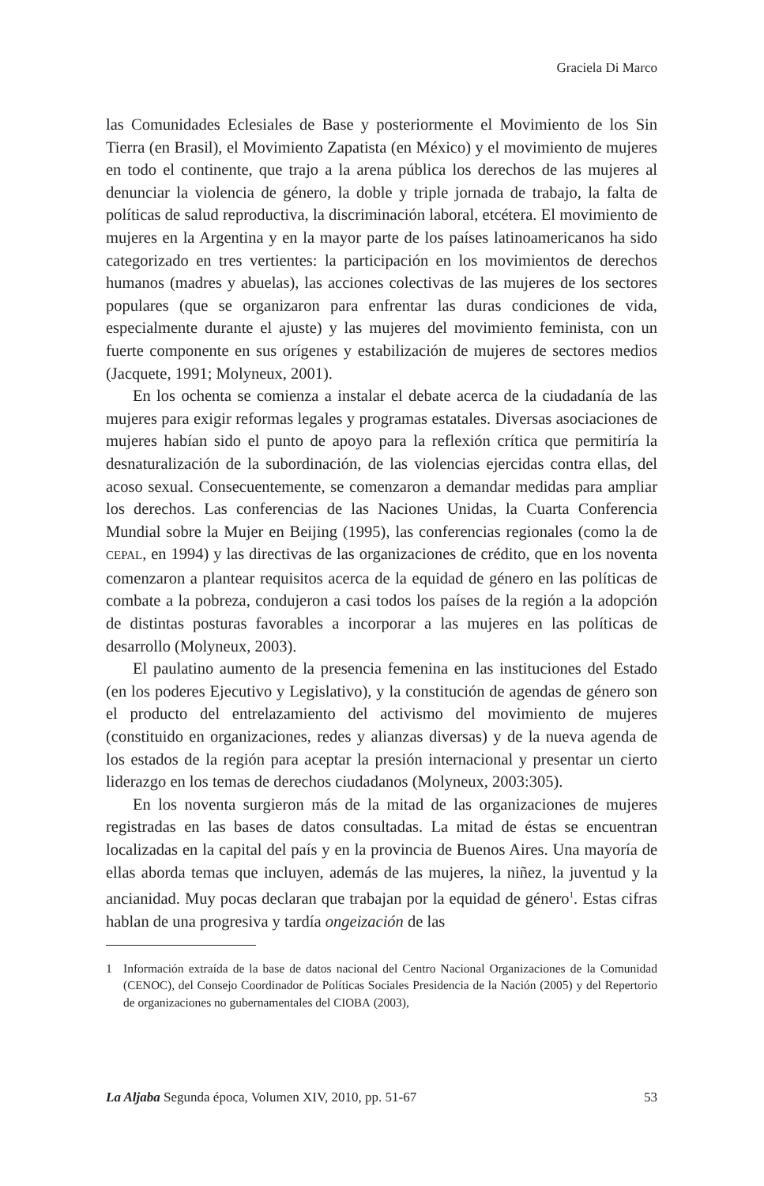Graciela Di Marco
las Comunidades Eclesiales de Base y posteriormente el Movimiento de los Sin Tierra (en Brasil), el Movimiento Zapatista (en México) y el movimiento de mujeres en todo el continente, que trajo a la arena pública los derechos de las mujeres al denunciar la violencia de género, la doble y triple jornada de trabajo, la falta de políticas de salud reproductiva, la discriminación laboral, etcétera. El movimiento de mujeres en la Argentina y en la mayor parte de los países latinoamericanos ha sido categorizado en tres vertientes: la participación en los movimientos de derechos humanos (madres y abuelas), las acciones colectivas de las mujeres de los sectores populares (que se organizaron para enfrentar las duras condiciones de vida, especialmente durante el ajuste) y las mujeres del movimiento feminista, con un fuerte componente en sus orígenes y estabilización de mujeres de sectores medios (Jacquete, 1991; Molyneux, 2001).
En los ochenta se comienza a instalar el debate acerca de la ciudadanía de las mujeres para exigir reformas legales y programas estatales. Diversas asociaciones de mujeres habían sido el punto de apoyo para la reflexión crítica que permitiría la desnaturalización de la subordinación, de las violencias ejercidas contra ellas, del acoso sexual. Consecuentemente, se comenzaron a demandar medidas para ampliar los derechos. Las conferencias de las Naciones Unidas, la Cuarta Conferencia Mundial sobre la Mujer en Beijing (1995), las conferencias regionales (como la de CEPAL, en 1994) y las directivas de las organizaciones de crédito, que en los noventa comenzaron a plantear requisitos acerca de la equidad de género en las políticas de combate a la pobreza, condujeron a casi todos los países de la región a la adopción de distintas posturas favorables a incorporar a las mujeres en las políticas de desarrollo (Molyneux, 2003).
El paulatino aumento de la presencia femenina en las instituciones del Estado (en los poderes Ejecutivo y Legislativo), y la constitución de agendas de género son el producto del entrelazamiento del activismo del movimiento de mujeres (constituido en organizaciones, redes y alianzas diversas) y de la nueva agenda de los estados de la región para aceptar la presión internacional y presentar un cierto liderazgo en los temas de derechos ciudadanos (Molyneux, 2003:305).
En los noventa surgieron más de la mitad de las organizaciones de mujeres registradas en las bases de datos consultadas. La mitad de éstas se encuentran localizadas en la capital del país y en la provincia de Buenos Aires. Una mayoría de ellas aborda temas que incluyen, además de las mujeres, la niñez, la juventud y la ancianidad. Muy pocas declaran que trabajan por la equidad de género<sup>1</sup>. Estas cifras hablan de una progresiva y tardía ongeización de las
1 Información extraída de la base de datos nacional del Centro Nacional Organizaciones de la Comunidad (CENOC), del Consejo Coordinador de Políticas Sociales Presidencia de la Nación (2005) y del Repertorio de organizaciones no gubernamentales del CIOBA (2003),
La Aljaba Segunda época, Volumen XIV, 2010, pp. 51-67 53